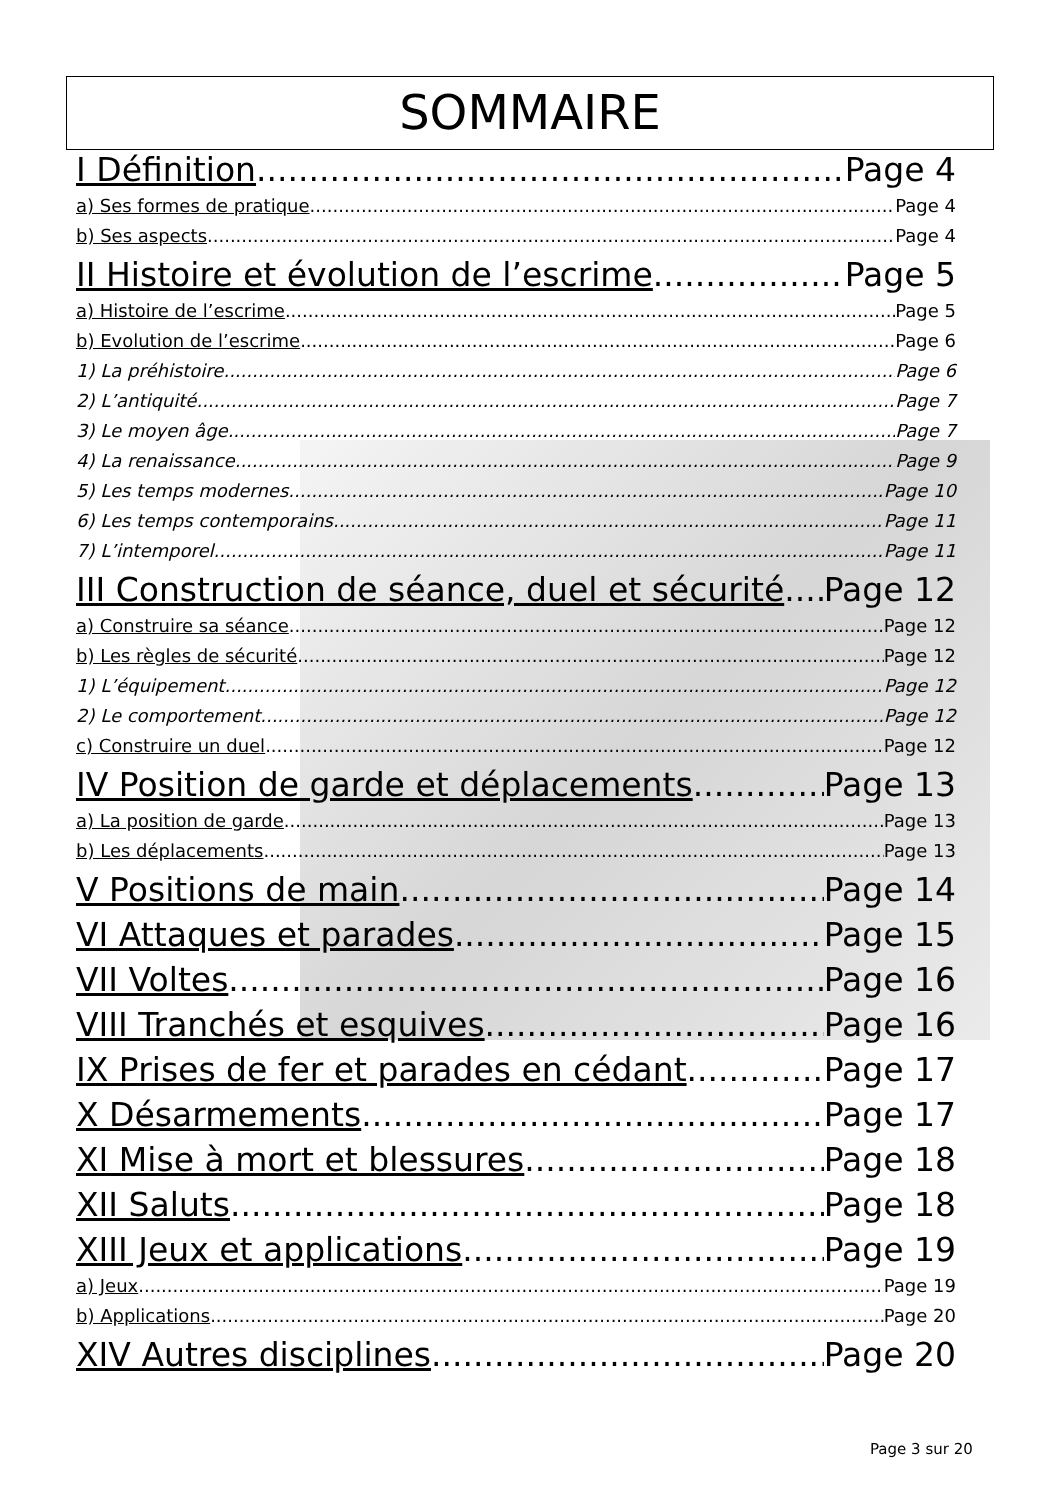SOMMAIRE
I Définition Page 4
a) Ses formes de pratique Page 4
b) Ses aspects Page 4
II Histoire et évolution de l’escrime Page 5
a) Histoire de l’escrime Page 5
b) Evolution de l’escrime Page 6
1) La préhistoire Page 6
2) L’antiquité Page 7
3) Le moyen âge Page 7
4) La renaissance Page 9
5) Les temps modernes Page 10
6) Les temps contemporains Page 11
7) L’intemporel Page 11
III Construction de séance, duel et sécurité Page 12
a) Construire sa séance Page 12
b) Les règles de sécurité Page 12
1) L’équipement Page 12
2) Le comportement Page 12
c) Construire un duel Page 12
IV Position de garde et déplacements Page 13
a) La position de garde Page 13
b) Les déplacements Page 13
V Positions de main Page 14
VI Attaques et parades Page 15
VII Voltes Page 16
VIII Tranchés et esquives Page 16
IX Prises de fer et parades en cédant Page 17
X Désarmements Page 17
XI Mise à mort et blessures Page 18
XII Saluts Page 18
XIII Jeux et applications Page 19
a) Jeux Page 19
b) Applications Page 20
XIV Autres disciplines Page 20
Page 3 sur 20